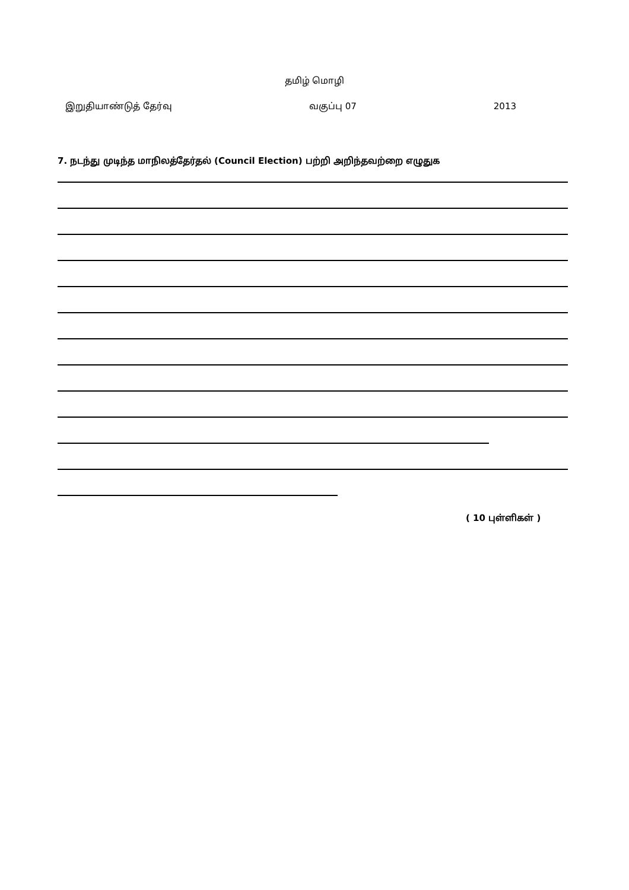தமிழ் மொழி
இறுதியாண்டுத் தேர்வு வகுப்பு 07 2013
7. நடந்து முடிந்த மாநிலத்தேர்தல் (Council Election) பற்றி அறிந்தவற்றை எழுதுக
( 10 புள்ளிகள் )